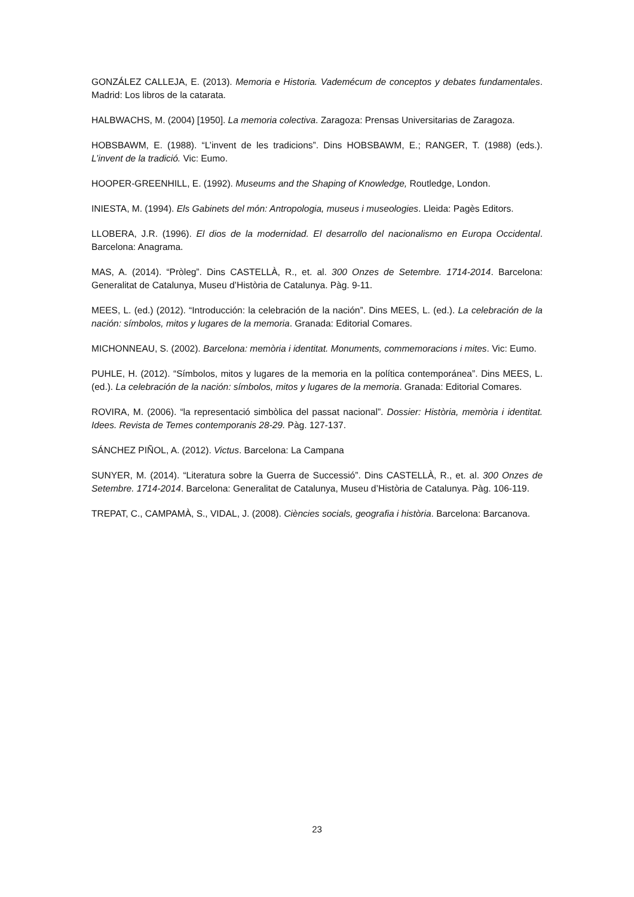GONZÁLEZ CALLEJA, E. (2013). Memoria e Historia. Vademécum de conceptos y debates fundamentales. Madrid: Los libros de la catarata.
HALBWACHS, M. (2004) [1950]. La memoria colectiva. Zaragoza: Prensas Universitarias de Zaragoza.
HOBSBAWM, E. (1988). “L’invent de les tradicions”. Dins HOBSBAWM, E.; RANGER, T. (1988) (eds.). L’invent de la tradició. Vic: Eumo.
HOOPER-GREENHILL, E. (1992). Museums and the Shaping of Knowledge, Routledge, London.
INIESTA, M. (1994). Els Gabinets del món: Antropologia, museus i museologies. Lleida: Pagès Editors.
LLOBERA, J.R. (1996). El dios de la modernidad. El desarrollo del nacionalismo en Europa Occidental. Barcelona: Anagrama.
MAS, A. (2014). “Pròleg”. Dins CASTELLÀ, R., et. al. 300 Onzes de Setembre. 1714-2014. Barcelona: Generalitat de Catalunya, Museu d’Història de Catalunya. Pàg. 9-11.
MEES, L. (ed.) (2012). “Introducción: la celebración de la nación”. Dins MEES, L. (ed.). La celebración de la nación: símbolos, mitos y lugares de la memoria. Granada: Editorial Comares.
MICHONNEAU, S. (2002). Barcelona: memòria i identitat. Monuments, commemoracions i mites. Vic: Eumo.
PUHLE, H. (2012). “Símbolos, mitos y lugares de la memoria en la política contemporánea”. Dins MEES, L. (ed.). La celebración de la nación: símbolos, mitos y lugares de la memoria. Granada: Editorial Comares.
ROVIRA, M. (2006). “la representació simbòlica del passat nacional”. Dossier: Història, memòria i identitat. Idees. Revista de Temes contemporanis 28-29. Pàg. 127-137.
SÁNCHEZ PIÑOL, A. (2012). Victus. Barcelona: La Campana
SUNYER, M. (2014). “Literatura sobre la Guerra de Successió”. Dins CASTELLÀ, R., et. al. 300 Onzes de Setembre. 1714-2014. Barcelona: Generalitat de Catalunya, Museu d’Història de Catalunya. Pàg. 106-119.
TREPAT, C., CAMPAMÀ, S., VIDAL, J. (2008). Ciències socials, geografia i història. Barcelona: Barcanova.
23